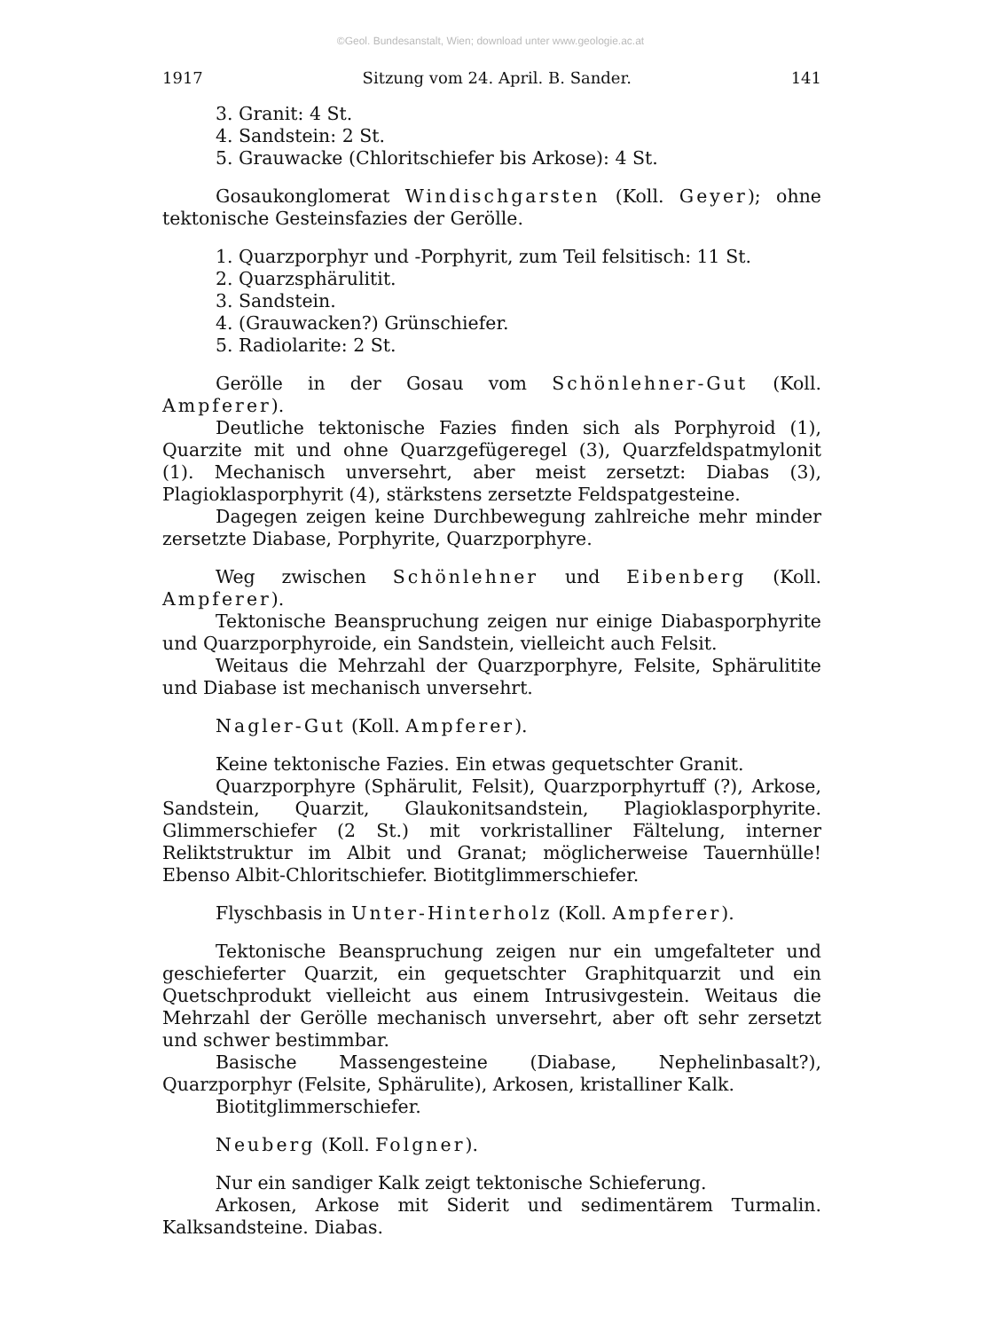©Geol. Bundesanstalt, Wien; download unter www.geologie.ac.at
1917 Sitzung vom 24. April. B. Sander. 141
3. Granit: 4 St.
4. Sandstein: 2 St.
5. Grauwacke (Chloritschiefer bis Arkose): 4 St.
Gosaukonglomerat Windischgarsten (Koll. Geyer); ohne tektonische Gesteinsfazies der Gerölle.
1. Quarzporphyr und -Porphyrit, zum Teil felsitisch: 11 St.
2. Quarzsphärulitit.
3. Sandstein.
4. (Grauwacken?) Grünschiefer.
5. Radiolarite: 2 St.
Gerölle in der Gosau vom Schönlehner-Gut (Koll. Ampferer).
Deutliche tektonische Fazies finden sich als Porphyroid (1), Quarzite mit und ohne Quarzgefügeregel (3), Quarzfeldspatmylonit (1). Mechanisch unversehrt, aber meist zersetzt: Diabas (3), Plagioklasporphyrit (4), stärkstens zersetzte Feldspatgesteine.
Dagegen zeigen keine Durchbewegung zahlreiche mehr minder zersetzte Diabase, Porphyrite, Quarzporphyre.
Weg zwischen Schönlehner und Eibenberg (Koll. Ampferer).
Tektonische Beanspruchung zeigen nur einige Diabasporphyrite und Quarzporphyroide, ein Sandstein, vielleicht auch Felsit.
Weitaus die Mehrzahl der Quarzporphyre, Felsite, Sphärulitite und Diabase ist mechanisch unversehrt.
Nagler-Gut (Koll. Ampferer).
Keine tektonische Fazies. Ein etwas gequetschter Granit.
Quarzporphyre (Sphärulit, Felsit), Quarzporphyrtuff (?), Arkose, Sandstein, Quarzit, Glaukonitsandstein, Plagioklasporphyrite. Glimmerschiefer (2 St.) mit vorkristalliner Fältelung, interner Reliktstruktur im Albit und Granat; möglicherweise Tauernhülle! Ebenso Albit-Chloritschiefer. Biotitglimmerschiefer.
Flyschbasis in Unter-Hinterholz (Koll. Ampferer).
Tektonische Beanspruchung zeigen nur ein umgefalteter und geschieferter Quarzit, ein gequetschter Graphitquarzit und ein Quetschprodukt vielleicht aus einem Intrusivgestein. Weitaus die Mehrzahl der Gerölle mechanisch unversehrt, aber oft sehr zersetzt und schwer bestimmbar.
Basische Massengesteine (Diabase, Nephelinbasalt?), Quarzporphyr (Felsite, Sphärulite), Arkosen, kristalliner Kalk.
Biotitglimmerschiefer.
Neuberg (Koll. Folgner).
Nur ein sandiger Kalk zeigt tektonische Schieferung.
Arkosen, Arkose mit Siderit und sedimentärem Turmalin. Kalksandsteine. Diabas.